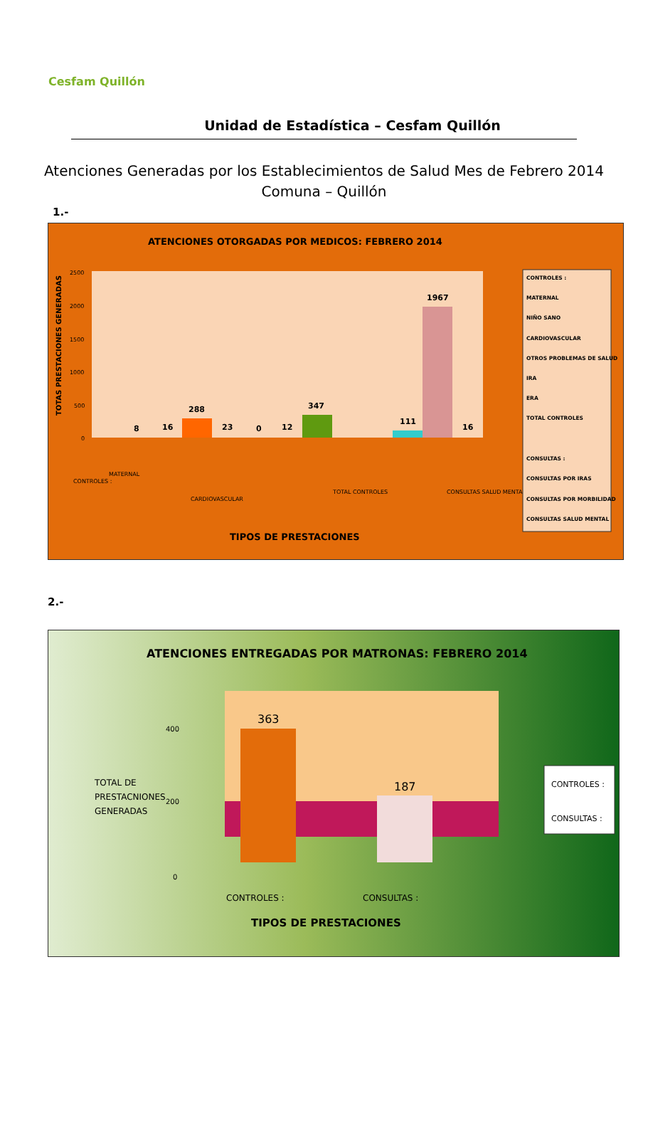Cesfam Quillón
Unidad de Estadística – Cesfam Quillón
Atenciones Generadas por los Establecimientos de Salud Mes de Febrero 2014
Comuna – Quillón
1.-
ATENCIONES OTORGADAS POR MEDICOS: FEBRERO 2014
TOTAS PRESTACIONES GENERADAS
2500
2000
1500
1000
500
0
8
16
288
23
0
12
347
111
1967
16
CONTROLES :
MATERNAL
CARDIOVASCULAR
TOTAL CONTROLES
CONSULTAS SALUD MENTAL
TIPOS DE PRESTACIONES
CONTROLES :
MATERNAL
NIÑO SANO
CARDIOVASCULAR
OTROS PROBLEMAS DE SALUD
IRA
ERA
TOTAL CONTROLES
CONSULTAS :
CONSULTAS POR IRAS
CONSULTAS POR MORBILIDAD
CONSULTAS SALUD MENTAL
2.-
ATENCIONES ENTREGADAS POR MATRONAS: FEBRERO 2014
363
187
TOTAL DE
PRESTACNIONES
GENERADAS
400
200
0
CONTROLES :
CONSULTAS :
TIPOS DE PRESTACIONES
CONTROLES :
CONSULTAS :